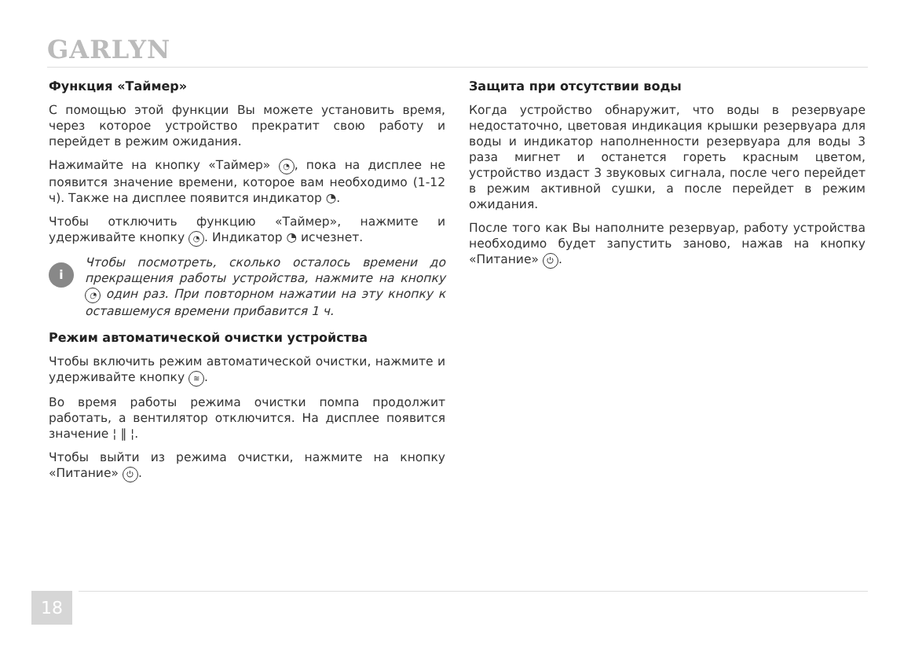GARLYN
Функция «Таймер»
С помощью этой функции Вы можете установить время, через которое устройство прекратит свою работу и перейдет в режим ожидания.
Нажимайте на кнопку «Таймер» ◔, пока на дисплее не появится значение времени, которое вам необходимо (1-12 ч). Также на дисплее появится индикатор ◔.
Чтобы отключить функцию «Таймер», нажмите и удерживайте кнопку ◔. Индикатор ◔ исчезнет.
i
Чтобы посмотреть, сколько осталось времени до прекращения работы устройства, нажмите на кнопку ◔ один раз. При повторном нажатии на эту кнопку к оставшемуся времени прибавится 1 ч.
Режим автоматической очистки устройства
Чтобы включить режим автоматической очистки, нажмите и удерживайте кнопку ≋.
Во время работы режима очистки помпа продолжит работать, а вентилятор отключится. На дисплее появится значение ¦ ‖ ¦.
Чтобы выйти из режима очистки, нажмите на кнопку «Питание» ⏻.
Защита при отсутствии воды
Когда устройство обнаружит, что воды в резервуаре недостаточно, цветовая индикация крышки резервуара для воды и индикатор наполненности резервуара для воды 3 раза мигнет и останется гореть красным цветом, устройство издаст 3 звуковых сигнала, после чего перейдет в режим активной сушки, а после перейдет в режим ожидания.
После того как Вы наполните резервуар, работу устройства необходимо будет запустить заново, нажав на кнопку «Питание» ⏻.
18